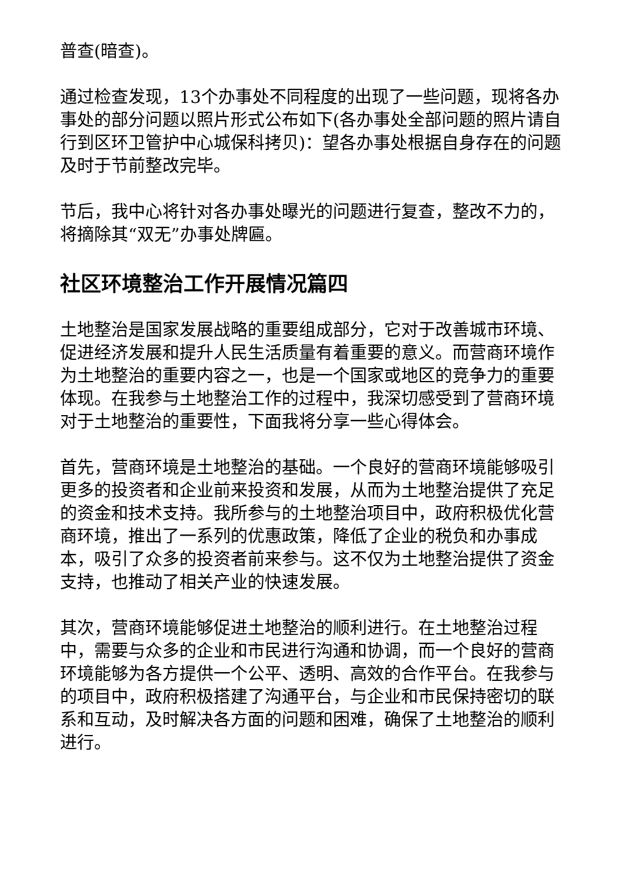普查(暗查)。
通过检查发现，13个办事处不同程度的出现了一些问题，现将各办事处的部分问题以照片形式公布如下(各办事处全部问题的照片请自行到区环卫管护中心城保科拷贝)：望各办事处根据自身存在的问题及时于节前整改完毕。
节后，我中心将针对各办事处曝光的问题进行复查，整改不力的，将摘除其“双无”办事处牌匾。
社区环境整治工作开展情况篇四
土地整治是国家发展战略的重要组成部分，它对于改善城市环境、促进经济发展和提升人民生活质量有着重要的意义。而营商环境作为土地整治的重要内容之一，也是一个国家或地区的竞争力的重要体现。在我参与土地整治工作的过程中，我深切感受到了营商环境对于土地整治的重要性，下面我将分享一些心得体会。
首先，营商环境是土地整治的基础。一个良好的营商环境能够吸引更多的投资者和企业前来投资和发展，从而为土地整治提供了充足的资金和技术支持。我所参与的土地整治项目中，政府积极优化营商环境，推出了一系列的优惠政策，降低了企业的税负和办事成本，吸引了众多的投资者前来参与。这不仅为土地整治提供了资金支持，也推动了相关产业的快速发展。
其次，营商环境能够促进土地整治的顺利进行。在土地整治过程中，需要与众多的企业和市民进行沟通和协调，而一个良好的营商环境能够为各方提供一个公平、透明、高效的合作平台。在我参与的项目中，政府积极搭建了沟通平台，与企业和市民保持密切的联系和互动，及时解决各方面的问题和困难，确保了土地整治的顺利进行。